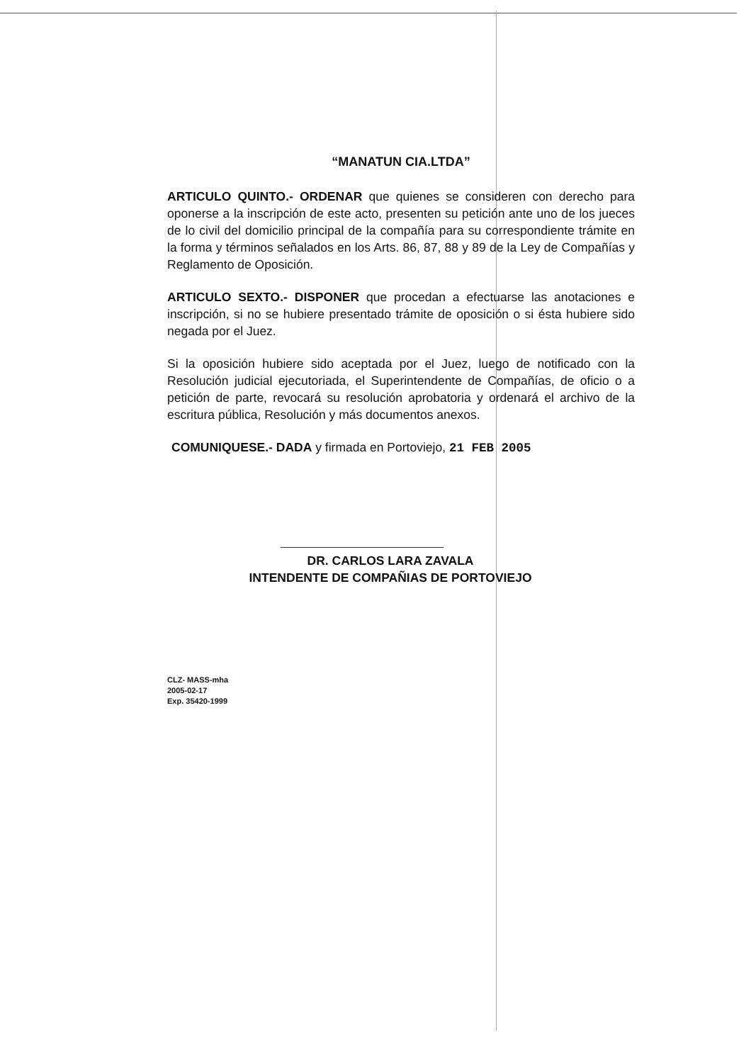“MANATUN CIA.LTDA”
ARTICULO QUINTO.- ORDENAR que quienes se consideren con derecho para oponerse a la inscripción de este acto, presenten su petición ante uno de los jueces de lo civil del domicilio principal de la compañía para su correspondiente trámite en la forma y términos señalados en los Arts. 86, 87, 88 y 89 de la Ley de Compañías y Reglamento de Oposición.
ARTICULO SEXTO.- DISPONER que procedan a efectuarse las anotaciones e inscripción, si no se hubiere presentado trámite de oposición o si ésta hubiere sido negada por el Juez.
Si la oposición hubiere sido aceptada por el Juez, luego de notificado con la Resolución judicial ejecutoriada, el Superintendente de Compañías, de oficio o a petición de parte, revocará su resolución aprobatoria y ordenará el archivo de la escritura pública, Resolución y más documentos anexos.
COMUNIQUESE.- DADA y firmada en Portoviejo, 21 FEB 2005
DR. CARLOS LARA ZAVALA
INTENDENTE DE COMPAÑIAS DE PORTOVIEJO
CLZ- MASS-mha
2005-02-17
Exp. 35420-1999